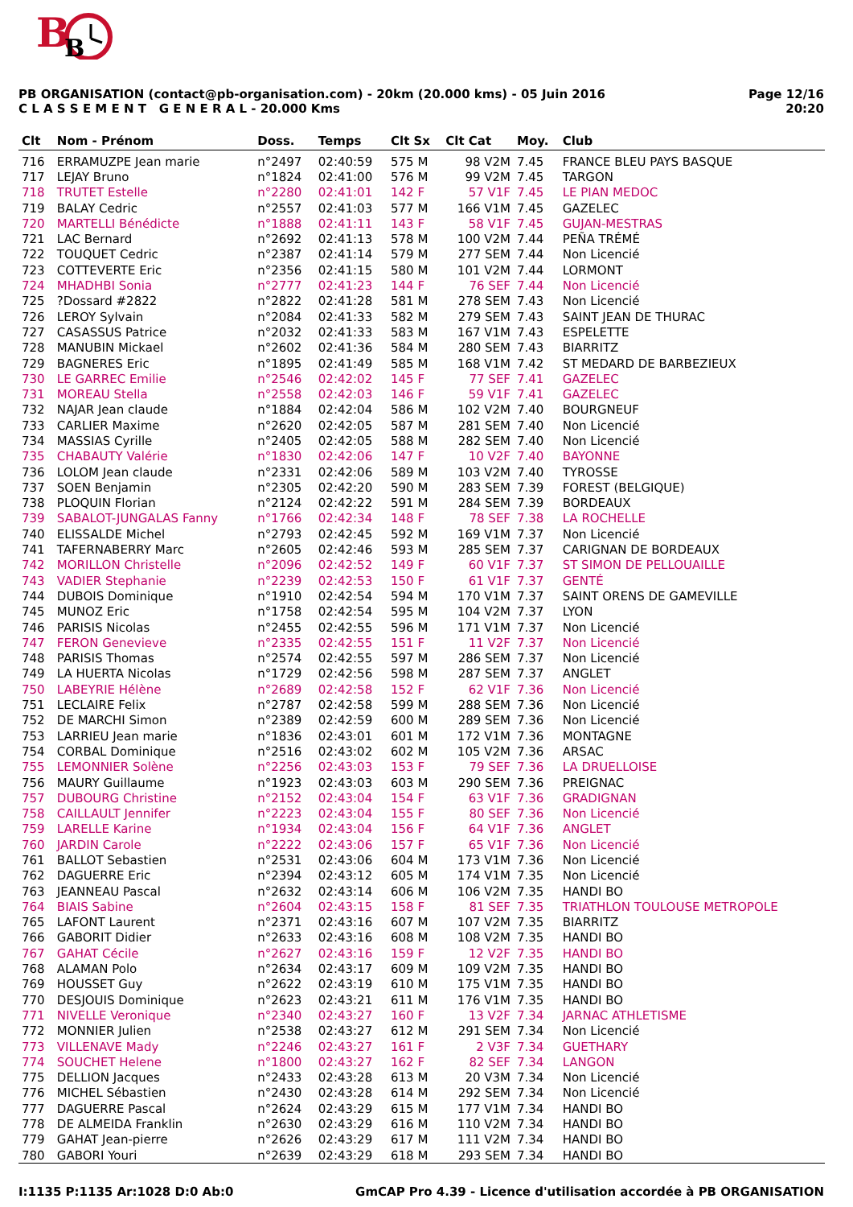B
B
PB ORGANISATION (contact@pb-organisation.com) - 20km (20.000 kms) - 05 Juin 2016
C L A S S E M E N T G E N E R A L - 20.000 Kms
Page 12/16
20:20
| Clt | Nom - Prénom | Doss. | Temps | Clt Sx | Clt Cat | Moy. | Club |
| --- | --- | --- | --- | --- | --- | --- | --- |
| 716 | ERRAMUZPE Jean marie | n°2497 | 02:40:59 | 575 M | 98 V2M | 7.45 | FRANCE BLEU PAYS BASQUE |
| 717 | LEJAY Bruno | n°1824 | 02:41:00 | 576 M | 99 V2M | 7.45 | TARGON |
| 718 | TRUTET Estelle | n°2280 | 02:41:01 | 142 F | 57 V1F | 7.45 | LE PIAN MEDOC |
| 719 | BALAY Cedric | n°2557 | 02:41:03 | 577 M | 166 V1M | 7.45 | GAZELEC |
| 720 | MARTELLI Bénédicte | n°1888 | 02:41:11 | 143 F | 58 V1F | 7.45 | GUJAN-MESTRAS |
| 721 | LAC Bernard | n°2692 | 02:41:13 | 578 M | 100 V2M | 7.44 | PEÑA TRÉMÉ |
| 722 | TOUQUET Cedric | n°2387 | 02:41:14 | 579 M | 277 SEM | 7.44 | Non Licencié |
| 723 | COTTEVERTE Eric | n°2356 | 02:41:15 | 580 M | 101 V2M | 7.44 | LORMONT |
| 724 | MHADHBI Sonia | n°2777 | 02:41:23 | 144 F | 76 SEF | 7.44 | Non Licencié |
| 725 | ?Dossard #2822 | n°2822 | 02:41:28 | 581 M | 278 SEM | 7.43 | Non Licencié |
| 726 | LEROY Sylvain | n°2084 | 02:41:33 | 582 M | 279 SEM | 7.43 | SAINT JEAN DE THURAC |
| 727 | CASASSUS Patrice | n°2032 | 02:41:33 | 583 M | 167 V1M | 7.43 | ESPELETTE |
| 728 | MANUBIN Mickael | n°2602 | 02:41:36 | 584 M | 280 SEM | 7.43 | BIARRITZ |
| 729 | BAGNERES Eric | n°1895 | 02:41:49 | 585 M | 168 V1M | 7.42 | ST MEDARD DE BARBEZIEUX |
| 730 | LE GARREC Emilie | n°2546 | 02:42:02 | 145 F | 77 SEF | 7.41 | GAZELEC |
| 731 | MOREAU Stella | n°2558 | 02:42:03 | 146 F | 59 V1F | 7.41 | GAZELEC |
| 732 | NAJAR Jean claude | n°1884 | 02:42:04 | 586 M | 102 V2M | 7.40 | BOURGNEUF |
| 733 | CARLIER Maxime | n°2620 | 02:42:05 | 587 M | 281 SEM | 7.40 | Non Licencié |
| 734 | MASSIAS Cyrille | n°2405 | 02:42:05 | 588 M | 282 SEM | 7.40 | Non Licencié |
| 735 | CHABAUTY Valérie | n°1830 | 02:42:06 | 147 F | 10 V2F | 7.40 | BAYONNE |
| 736 | LOLOM Jean claude | n°2331 | 02:42:06 | 589 M | 103 V2M | 7.40 | TYROSSE |
| 737 | SOEN Benjamin | n°2305 | 02:42:20 | 590 M | 283 SEM | 7.39 | FOREST (BELGIQUE) |
| 738 | PLOQUIN Florian | n°2124 | 02:42:22 | 591 M | 284 SEM | 7.39 | BORDEAUX |
| 739 | SABALOT-JUNGALAS Fanny | n°1766 | 02:42:34 | 148 F | 78 SEF | 7.38 | LA ROCHELLE |
| 740 | ELISSALDE Michel | n°2793 | 02:42:45 | 592 M | 169 V1M | 7.37 | Non Licencié |
| 741 | TAFERNABERRY Marc | n°2605 | 02:42:46 | 593 M | 285 SEM | 7.37 | CARIGNAN DE BORDEAUX |
| 742 | MORILLON Christelle | n°2096 | 02:42:52 | 149 F | 60 V1F | 7.37 | ST SIMON DE PELLOUAILLE |
| 743 | VADIER Stephanie | n°2239 | 02:42:53 | 150 F | 61 V1F | 7.37 | GENTÉ |
| 744 | DUBOIS Dominique | n°1910 | 02:42:54 | 594 M | 170 V1M | 7.37 | SAINT ORENS DE GAMEVILLE |
| 745 | MUNOZ Eric | n°1758 | 02:42:54 | 595 M | 104 V2M | 7.37 | LYON |
| 746 | PARISIS Nicolas | n°2455 | 02:42:55 | 596 M | 171 V1M | 7.37 | Non Licencié |
| 747 | FERON Genevieve | n°2335 | 02:42:55 | 151 F | 11 V2F | 7.37 | Non Licencié |
| 748 | PARISIS Thomas | n°2574 | 02:42:55 | 597 M | 286 SEM | 7.37 | Non Licencié |
| 749 | LA HUERTA Nicolas | n°1729 | 02:42:56 | 598 M | 287 SEM | 7.37 | ANGLET |
| 750 | LABEYRIE Hélène | n°2689 | 02:42:58 | 152 F | 62 V1F | 7.36 | Non Licencié |
| 751 | LECLAIRE Felix | n°2787 | 02:42:58 | 599 M | 288 SEM | 7.36 | Non Licencié |
| 752 | DE MARCHI Simon | n°2389 | 02:42:59 | 600 M | 289 SEM | 7.36 | Non Licencié |
| 753 | LARRIEU Jean marie | n°1836 | 02:43:01 | 601 M | 172 V1M | 7.36 | MONTAGNE |
| 754 | CORBAL Dominique | n°2516 | 02:43:02 | 602 M | 105 V2M | 7.36 | ARSAC |
| 755 | LEMONNIER Solène | n°2256 | 02:43:03 | 153 F | 79 SEF | 7.36 | LA DRUELLOISE |
| 756 | MAURY Guillaume | n°1923 | 02:43:03 | 603 M | 290 SEM | 7.36 | PREIGNAC |
| 757 | DUBOURG Christine | n°2152 | 02:43:04 | 154 F | 63 V1F | 7.36 | GRADIGNAN |
| 758 | CAILLAULT Jennifer | n°2223 | 02:43:04 | 155 F | 80 SEF | 7.36 | Non Licencié |
| 759 | LARELLE Karine | n°1934 | 02:43:04 | 156 F | 64 V1F | 7.36 | ANGLET |
| 760 | JARDIN Carole | n°2222 | 02:43:06 | 157 F | 65 V1F | 7.36 | Non Licencié |
| 761 | BALLOT Sebastien | n°2531 | 02:43:06 | 604 M | 173 V1M | 7.36 | Non Licencié |
| 762 | DAGUERRE Eric | n°2394 | 02:43:12 | 605 M | 174 V1M | 7.35 | Non Licencié |
| 763 | JEANNEAU Pascal | n°2632 | 02:43:14 | 606 M | 106 V2M | 7.35 | HANDI BO |
| 764 | BIAIS Sabine | n°2604 | 02:43:15 | 158 F | 81 SEF | 7.35 | TRIATHLON TOULOUSE METROPOLE |
| 765 | LAFONT Laurent | n°2371 | 02:43:16 | 607 M | 107 V2M | 7.35 | BIARRITZ |
| 766 | GABORIT Didier | n°2633 | 02:43:16 | 608 M | 108 V2M | 7.35 | HANDI BO |
| 767 | GAHAT Cécile | n°2627 | 02:43:16 | 159 F | 12 V2F | 7.35 | HANDI BO |
| 768 | ALAMAN Polo | n°2634 | 02:43:17 | 609 M | 109 V2M | 7.35 | HANDI BO |
| 769 | HOUSSET Guy | n°2622 | 02:43:19 | 610 M | 175 V1M | 7.35 | HANDI BO |
| 770 | DESJOUIS Dominique | n°2623 | 02:43:21 | 611 M | 176 V1M | 7.35 | HANDI BO |
| 771 | NIVELLE Veronique | n°2340 | 02:43:27 | 160 F | 13 V2F | 7.34 | JARNAC ATHLETISME |
| 772 | MONNIER Julien | n°2538 | 02:43:27 | 612 M | 291 SEM | 7.34 | Non Licencié |
| 773 | VILLENAVE Mady | n°2246 | 02:43:27 | 161 F | 2 V3F | 7.34 | GUETHARY |
| 774 | SOUCHET Helene | n°1800 | 02:43:27 | 162 F | 82 SEF | 7.34 | LANGON |
| 775 | DELLION Jacques | n°2433 | 02:43:28 | 613 M | 20 V3M | 7.34 | Non Licencié |
| 776 | MICHEL Sébastien | n°2430 | 02:43:28 | 614 M | 292 SEM | 7.34 | Non Licencié |
| 777 | DAGUERRE Pascal | n°2624 | 02:43:29 | 615 M | 177 V1M | 7.34 | HANDI BO |
| 778 | DE ALMEIDA Franklin | n°2630 | 02:43:29 | 616 M | 110 V2M | 7.34 | HANDI BO |
| 779 | GAHAT Jean-pierre | n°2626 | 02:43:29 | 617 M | 111 V2M | 7.34 | HANDI BO |
| 780 | GABORI Youri | n°2639 | 02:43:29 | 618 M | 293 SEM | 7.34 | HANDI BO |
I:1135 P:1135 Ar:1028 D:0 Ab:0 GmCAP Pro 4.39 - Licence d'utilisation accordée à PB ORGANISATION